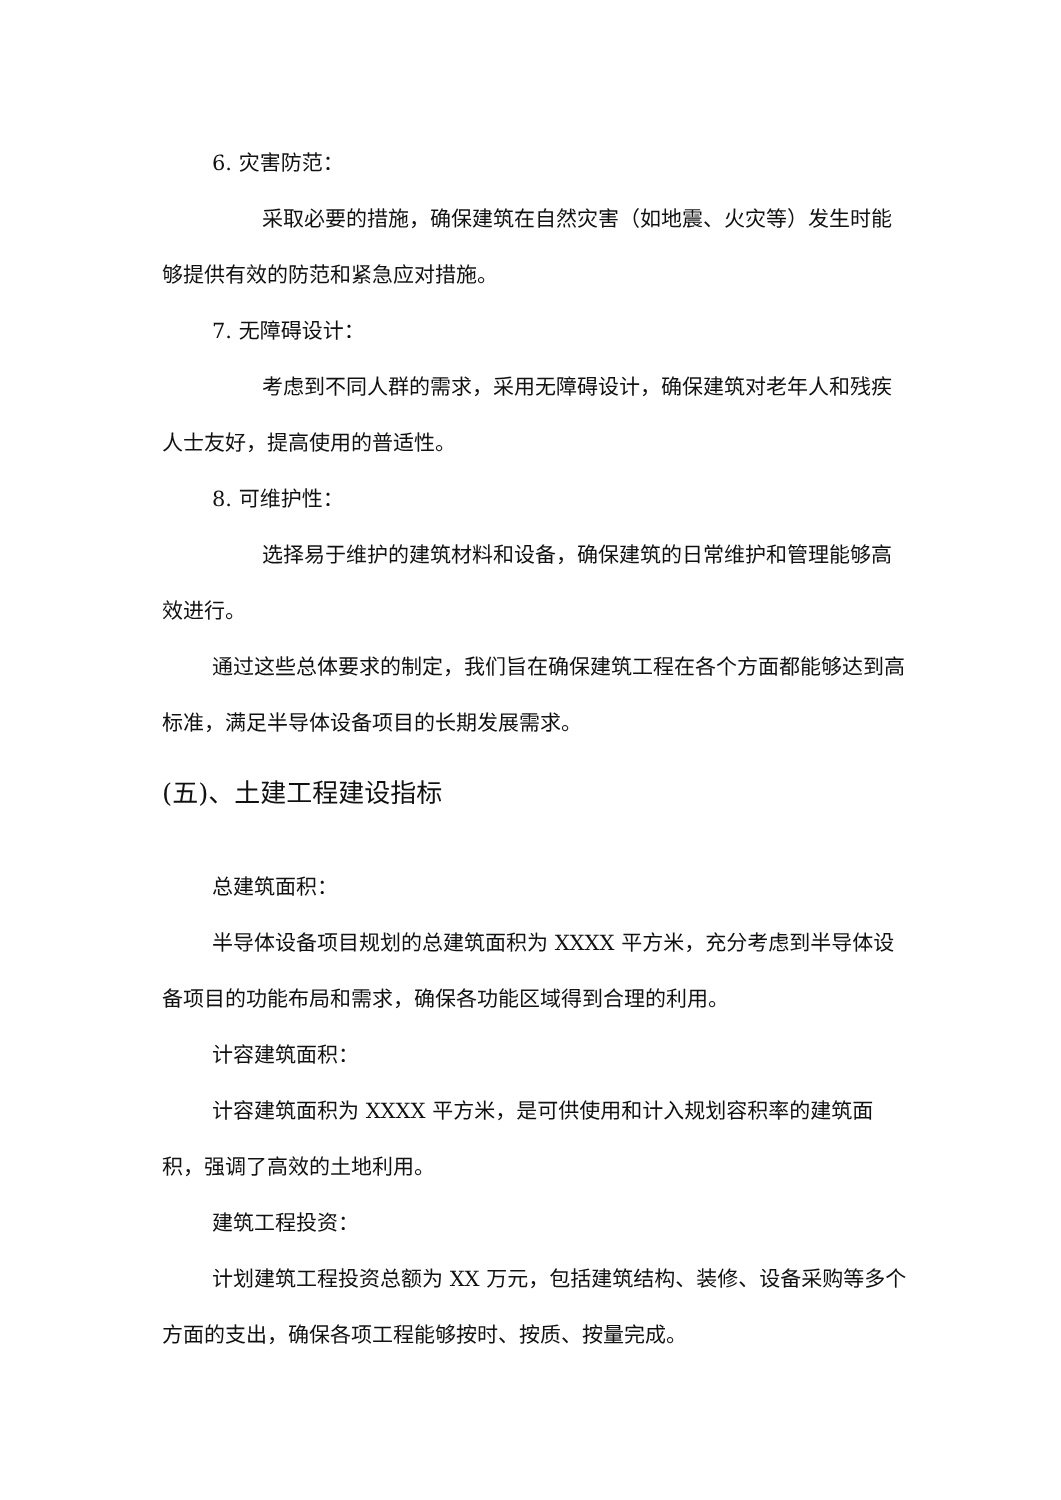6. 灾害防范：
采取必要的措施，确保建筑在自然灾害（如地震、火灾等）发生时能够提供有效的防范和紧急应对措施。
7. 无障碍设计：
考虑到不同人群的需求，采用无障碍设计，确保建筑对老年人和残疾人士友好，提高使用的普适性。
8. 可维护性：
选择易于维护的建筑材料和设备，确保建筑的日常维护和管理能够高效进行。
通过这些总体要求的制定，我们旨在确保建筑工程在各个方面都能够达到高标准，满足半导体设备项目的长期发展需求。
(五)、土建工程建设指标
总建筑面积：
半导体设备项目规划的总建筑面积为 XXXX 平方米，充分考虑到半导体设备项目的功能布局和需求，确保各功能区域得到合理的利用。
计容建筑面积：
计容建筑面积为 XXXX 平方米，是可供使用和计入规划容积率的建筑面积，强调了高效的土地利用。
建筑工程投资：
计划建筑工程投资总额为 XX 万元，包括建筑结构、装修、设备采购等多个方面的支出，确保各项工程能够按时、按质、按量完成。